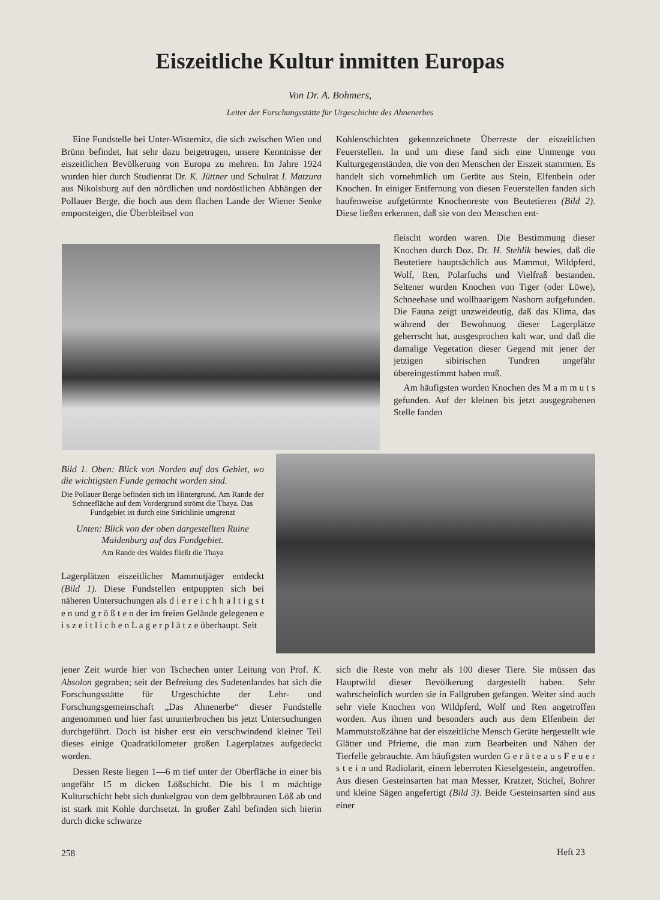Eiszeitliche Kultur inmitten Europas
Von Dr. A. Bohmers,
Leiter der Forschungsstätte für Urgeschichte des Ahnenerbes
Eine Fundstelle bei Unter-Wisternitz, die sich zwischen Wien und Brünn befindet, hat sehr dazu beigetragen, unsere Kenntnisse der eiszeitlichen Bevölkerung von Europa zu mehren. Im Jahre 1924 wurden hier durch Studienrat Dr. K. Jüttner und Schulrat I. Matzura aus Nikolsburg auf den nördlichen und nordöstlichen Abhängen der Pollauer Berge, die hoch aus dem flachen Lande der Wiener Senke emporsteigen, die Überbleibsel von
Kohlenschichten gekennzeichnete Überreste der eiszeitlichen Feuerstellen. In und um diese fand sich eine Unmenge von Kulturgegenständen, die von den Menschen der Eiszeit stammten. Es handelt sich vornehmlich um Geräte aus Stein, Elfenbein oder Knochen. In einiger Entfernung von diesen Feuerstellen fanden sich haufenweise aufgetürmte Knochenreste von Beutetieren (Bild 2). Diese ließen erkennen, daß sie von den Menschen ent-
fleischt worden waren. Die Bestimmung dieser Knochen durch Doz. Dr. H. Stehlik bewies, daß die Beutetiere hauptsächlich aus Mammut, Wildpferd, Wolf, Ren, Polarfuchs und Vielfraß bestanden. Seltener wurden Knochen von Tiger (oder Löwe), Schneehase und wollhaarigem Nashorn aufgefunden. Die Fauna zeigt unzweideutig, daß das Klima, das während der Bewohnung dieser Lagerplätze geherrscht hat, ausgesprochen kalt war, und daß die damalige Vegetation dieser Gegend mit jener der jetzigen sibirischen Tundren ungefähr übereingestimmt haben muß.
Am häufigsten wurden Knochen des M a m m u t s gefunden. Auf der kleinen bis jetzt ausgegrabenen Stelle fanden
Bild 1. Oben: Blick von Norden auf das Gebiet, wo die wichtigsten Funde gemacht worden sind.
Die Pollauer Berge befinden sich im Hintergrund. Am Rande der Schneefläche auf dem Vordergrund strömt die Thaya. Das Fundgebiet ist durch eine Strichlinie umgrenzt
Unten: Blick von der oben dargestellten Ruine Maidenburg auf das Fundgebiet.
Am Rande des Waldes fließt die Thaya
Lagerplätzen eiszeitlicher Mammutjäger entdeckt (Bild 1). Diese Fundstellen entpuppten sich bei näheren Untersuchungen als d i e r e i c h h a l t i g s t e n und g r ö ß t e n der im freien Gelände gelegenen e i s z e i t l i c h e n L a g e r p l ä t z e überhaupt. Seit
jener Zeit wurde hier von Tschechen unter Leitung von Prof. K. Absolon gegraben; seit der Befreiung des Sudetenlandes hat sich die Forschungsstätte für Urgeschichte der Lehr- und Forschungsgemeinschaft „Das Ahnenerbe“ dieser Fundstelle angenommen und hier fast ununterbrochen bis jetzt Untersuchungen durchgeführt. Doch ist bisher erst ein verschwindend kleiner Teil dieses einige Quadratkilometer großen Lagerplatzes aufgedeckt worden.
Dessen Reste liegen 1—6 m tief unter der Oberfläche in einer bis ungefähr 15 m dicken Lößschicht. Die bis 1 m mächtige Kulturschicht hebt sich dunkelgrau von dem gelbbraunen Löß ab und ist stark mit Kohle durchsetzt. In großer Zahl befinden sich hierin durch dicke schwarze
sich die Reste von mehr als 100 dieser Tiere. Sie müssen das Hauptwild dieser Bevölkerung dargestellt haben. Sehr wahrscheinlich wurden sie in Fallgruben gefangen. Weiter sind auch sehr viele Knochen von Wildpferd, Wolf und Ren angetroffen worden. Aus ihnen und besonders auch aus dem Elfenbein der Mammutstoßzähne hat der eiszeitliche Mensch Geräte hergestellt wie Glätter und Pfrieme, die man zum Bearbeiten und Nähen der Tierfelle gebrauchte. Am häufigsten wurden G e r ä t e a u s F e u e r s t e i n und Radiolarit, einem leberroten Kieselgestein, angetroffen. Aus diesen Gesteinsarten hat man Messer, Kratzer, Stichel, Bohrer und kleine Sägen angefertigt (Bild 3). Beide Gesteinsarten sind aus einer
258 Heft 23